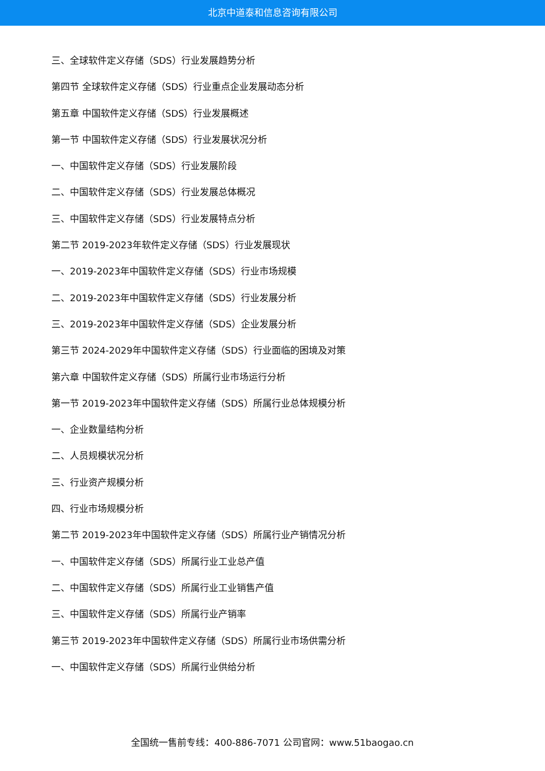北京中道泰和信息咨询有限公司
三、全球软件定义存储（SDS）行业发展趋势分析
第四节 全球软件定义存储（SDS）行业重点企业发展动态分析
第五章 中国软件定义存储（SDS）行业发展概述
第一节 中国软件定义存储（SDS）行业发展状况分析
一、中国软件定义存储（SDS）行业发展阶段
二、中国软件定义存储（SDS）行业发展总体概况
三、中国软件定义存储（SDS）行业发展特点分析
第二节 2019-2023年软件定义存储（SDS）行业发展现状
一、2019-2023年中国软件定义存储（SDS）行业市场规模
二、2019-2023年中国软件定义存储（SDS）行业发展分析
三、2019-2023年中国软件定义存储（SDS）企业发展分析
第三节 2024-2029年中国软件定义存储（SDS）行业面临的困境及对策
第六章 中国软件定义存储（SDS）所属行业市场运行分析
第一节 2019-2023年中国软件定义存储（SDS）所属行业总体规模分析
一、企业数量结构分析
二、人员规模状况分析
三、行业资产规模分析
四、行业市场规模分析
第二节 2019-2023年中国软件定义存储（SDS）所属行业产销情况分析
一、中国软件定义存储（SDS）所属行业工业总产值
二、中国软件定义存储（SDS）所属行业工业销售产值
三、中国软件定义存储（SDS）所属行业产销率
第三节 2019-2023年中国软件定义存储（SDS）所属行业市场供需分析
一、中国软件定义存储（SDS）所属行业供给分析
全国统一售前专线：400-886-7071 公司官网：www.51baogao.cn